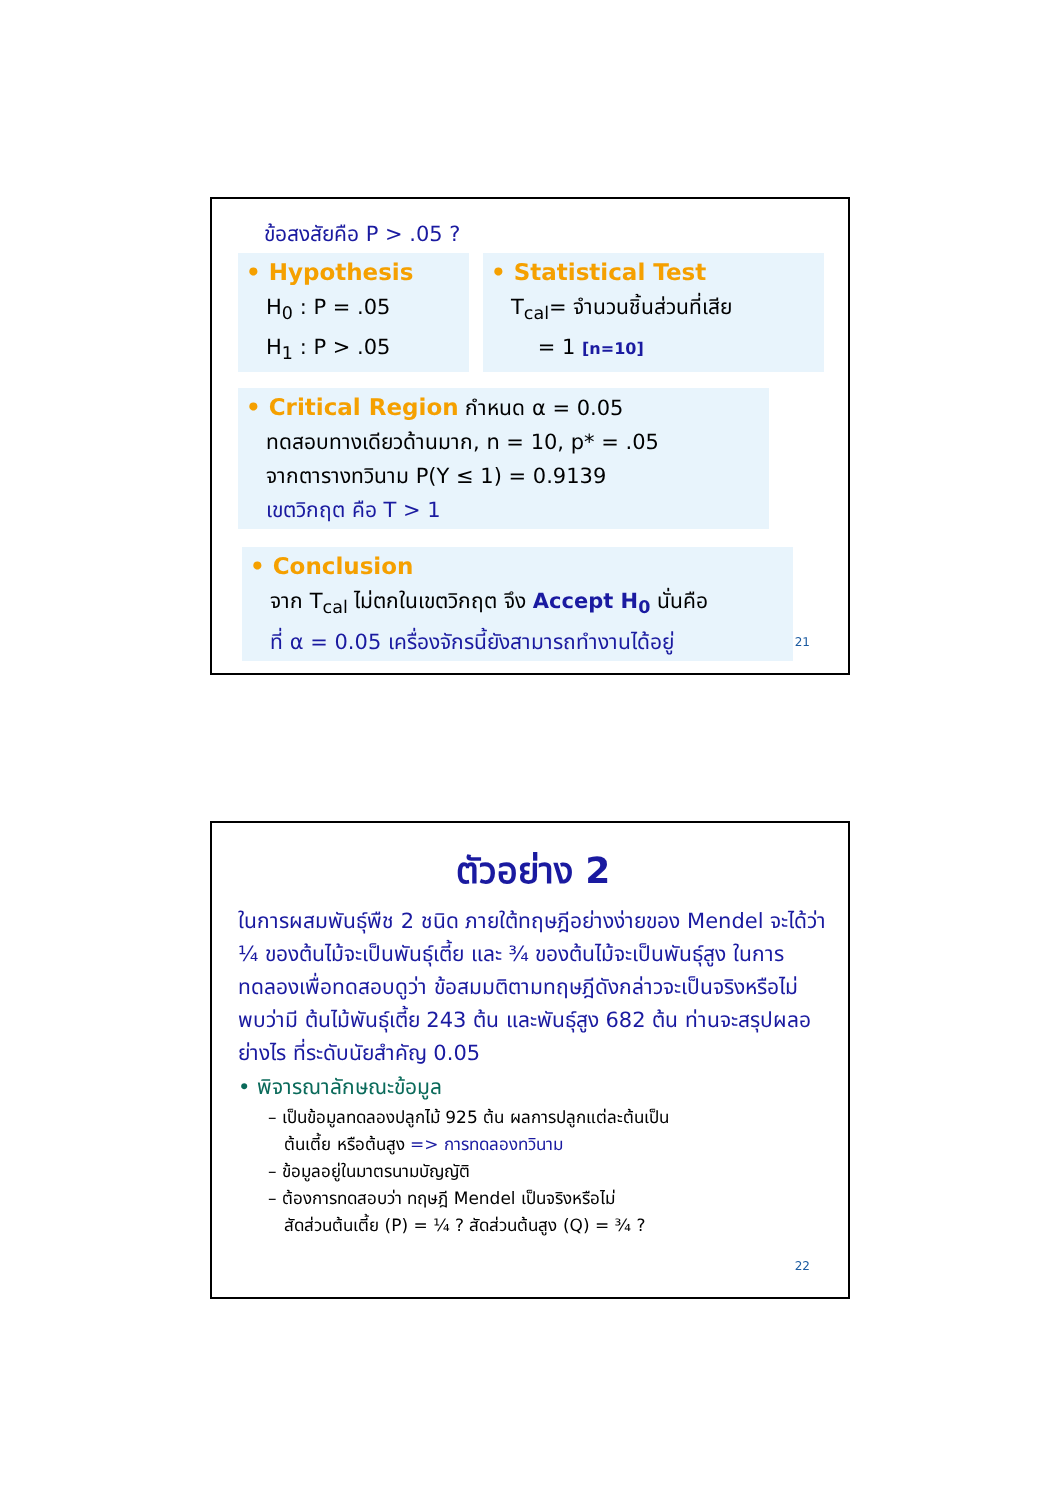ข้อสงสัยคือ P > .05 ?
• Hypothesis
H<sub>0</sub> : P = .05
H<sub>1</sub> : P > .05
• Statistical Test
T<sub>cal</sub>= จำนวนชิ้นส่วนที่เสีย
= 1 [n=10]
• Critical Region กำหนด α = 0.05
ทดสอบทางเดียวด้านมาก, n = 10, p* = .05
จากตารางทวินาม P(Y ≤ 1) = 0.9139
เขตวิกฤต คือ T > 1
• Conclusion
จาก T<sub>cal</sub> ไม่ตกในเขตวิกฤต จึง Accept H<sub>0</sub> นั่นคือ
ที่ α = 0.05 เครื่องจักรนี้ยังสามารถทำงานได้อยู่
21
ตัวอย่าง 2
ในการผสมพันธุ์พืช 2 ชนิด ภายใต้ทฤษฎีอย่างง่ายของ Mendel จะได้ว่า ¼ ของต้นไม้จะเป็นพันธุ์เตี้ย และ ¾ ของต้นไม้จะเป็นพันธุ์สูง ในการทดลองเพื่อทดสอบดูว่า ข้อสมมติตามทฤษฎีดังกล่าวจะเป็นจริงหรือไม่ พบว่ามี ต้นไม้พันธุ์เตี้ย 243 ต้น และพันธุ์สูง 682 ต้น ท่านจะสรุปผลอย่างไร ที่ระดับนัยสำคัญ 0.05
• พิจารณาลักษณะข้อมูล
– เป็นข้อมูลทดลองปลูกไม้ 925 ต้น ผลการปลูกแต่ละต้นเป็น
ต้นเตี้ย หรือต้นสูง => การทดลองทวินาม
– ข้อมูลอยู่ในมาตรนามบัญญัติ
– ต้องการทดสอบว่า ทฤษฎี Mendel เป็นจริงหรือไม่
สัดส่วนต้นเตี้ย (P) = ¼ ? สัดส่วนต้นสูง (Q) = ¾ ?
22